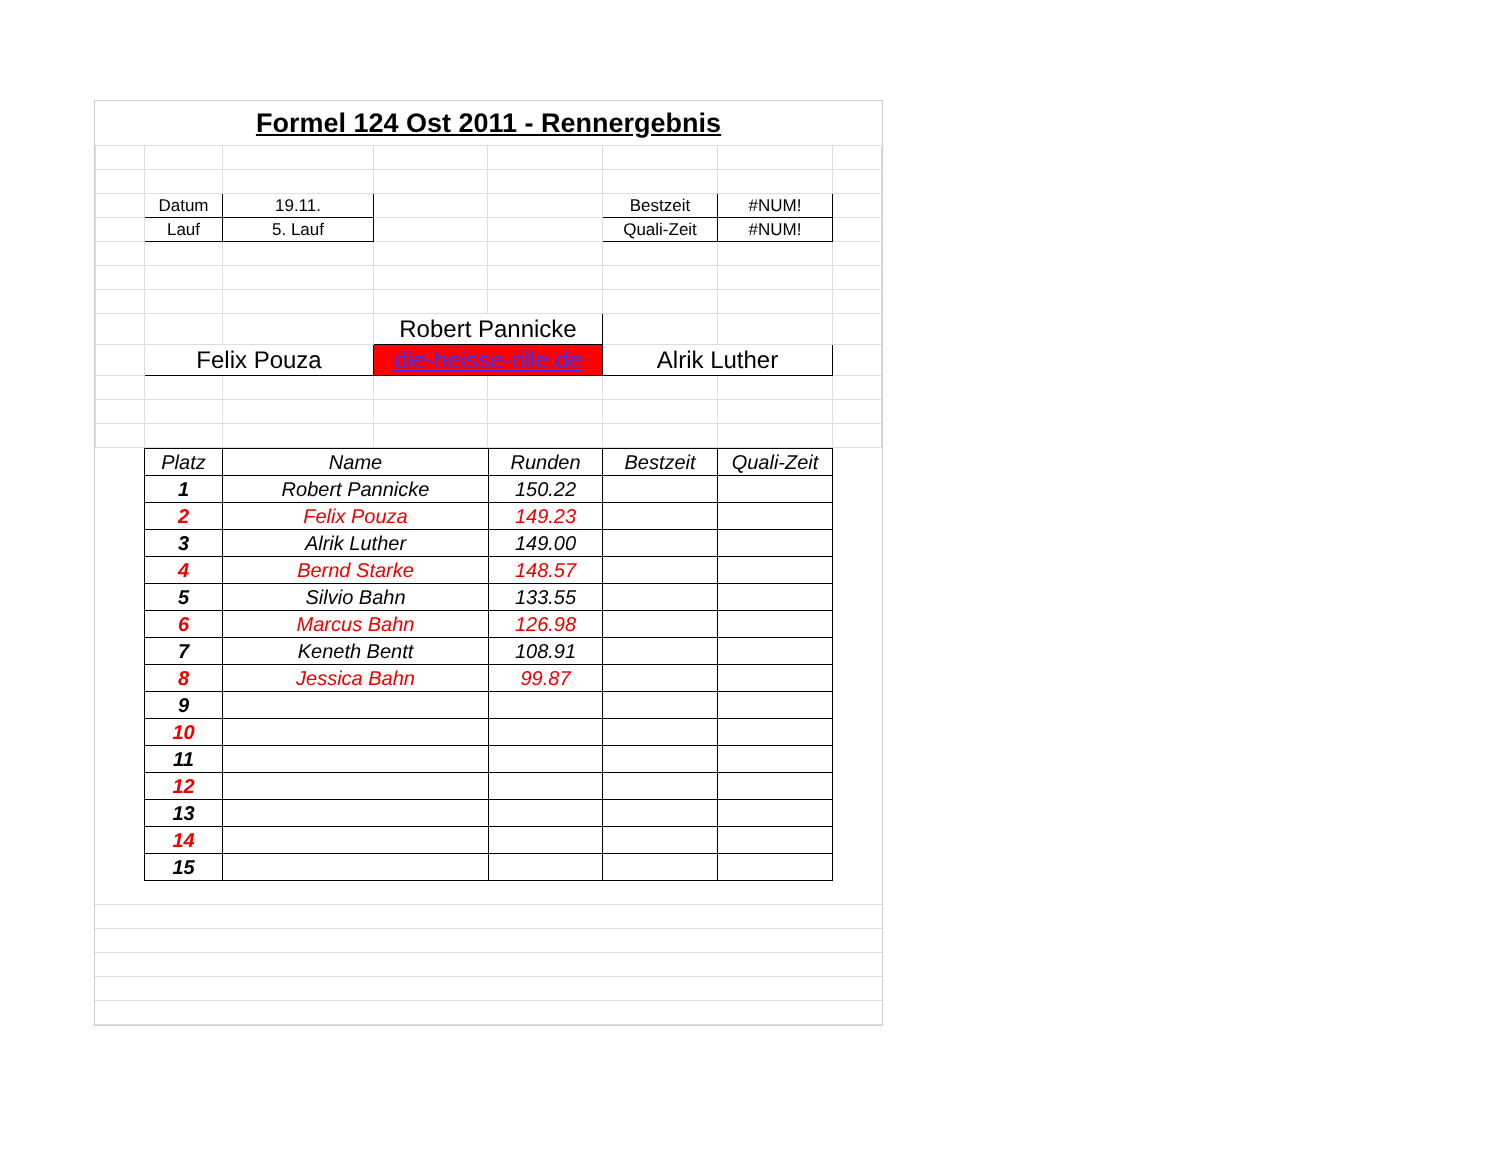Formel 124 Ost 2011 - Rennergebnis
| | Datum | 19.11. | | | Bestzeit | #NUM! | |
| | Lauf | 5. Lauf | | | Quali-Zeit | #NUM! | |
| | | | Robert Pannicke | | | | |
| | Felix Pouza | | die-heisse-rille.de | | Alrik Luther | | |
| Platz | Name | Runden | Bestzeit | Quali-Zeit |
| --- | --- | --- | --- | --- |
| 1 | Robert Pannicke | 150.22 | | |
| 2 | Felix Pouza | 149.23 | | |
| 3 | Alrik Luther | 149.00 | | |
| 4 | Bernd Starke | 148.57 | | |
| 5 | Silvio Bahn | 133.55 | | |
| 6 | Marcus Bahn | 126.98 | | |
| 7 | Keneth Bentt | 108.91 | | |
| 8 | Jessica Bahn | 99.87 | | |
| 9 | | | | |
| 10 | | | | |
| 11 | | | | |
| 12 | | | | |
| 13 | | | | |
| 14 | | | | |
| 15 | | | | |